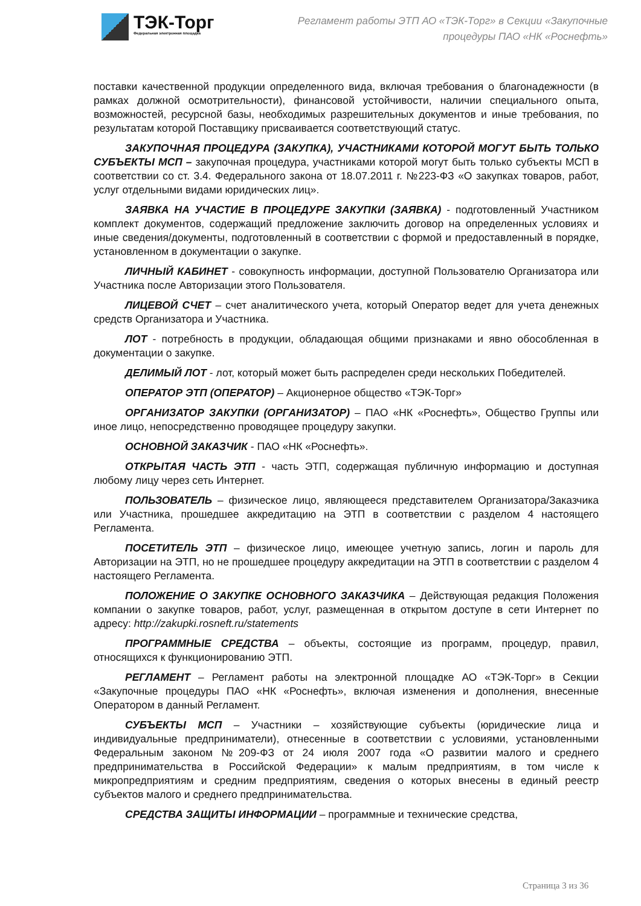ТЭК-Торг
Федеральная электронная площадка
Регламент работы ЭТП АО «ТЭК-Торг» в Секции «Закупочные
процедуры ПАО «НК «Роснефть»
поставки качественной продукции определенного вида, включая требования о благонадежности (в рамках должной осмотрительности), финансовой устойчивости, наличии специального опыта, возможностей, ресурсной базы, необходимых разрешительных документов и иные требования, по результатам которой Поставщику присваивается соответствующий статус.
ЗАКУПОЧНАЯ ПРОЦЕДУРА (ЗАКУПКА), УЧАСТНИКАМИ КОТОРОЙ МОГУТ БЫТЬ ТОЛЬКО СУБЪЕКТЫ МСП – закупочная процедура, участниками которой могут быть только субъекты МСП в соответствии со ст. 3.4. Федерального закона от 18.07.2011 г. №223-ФЗ «О закупках товаров, работ, услуг отдельными видами юридических лиц».
ЗАЯВКА НА УЧАСТИЕ В ПРОЦЕДУРЕ ЗАКУПКИ (ЗАЯВКА) - подготовленный Участником комплект документов, содержащий предложение заключить договор на определенных условиях и иные сведения/документы, подготовленный в соответствии с формой и предоставленный в порядке, установленном в документации о закупке.
ЛИЧНЫЙ КАБИНЕТ - совокупность информации, доступной Пользователю Организатора или Участника после Авторизации этого Пользователя.
ЛИЦЕВОЙ СЧЕТ – счет аналитического учета, который Оператор ведет для учета денежных средств Организатора и Участника.
ЛОТ - потребность в продукции, обладающая общими признаками и явно обособленная в документации о закупке.
ДЕЛИМЫЙ ЛОТ - лот, который может быть распределен среди нескольких Победителей.
ОПЕРАТОР ЭТП (ОПЕРАТОР) – Акционерное общество «ТЭК-Торг»
ОРГАНИЗАТОР ЗАКУПКИ (ОРГАНИЗАТОР) – ПАО «НК «Роснефть», Общество Группы или иное лицо, непосредственно проводящее процедуру закупки.
ОСНОВНОЙ ЗАКАЗЧИК - ПАО «НК «Роснефть».
ОТКРЫТАЯ ЧАСТЬ ЭТП - часть ЭТП, содержащая публичную информацию и доступная любому лицу через сеть Интернет.
ПОЛЬЗОВАТЕЛЬ – физическое лицо, являющееся представителем Организатора/Заказчика или Участника, прошедшее аккредитацию на ЭТП в соответствии с разделом 4 настоящего Регламента.
ПОСЕТИТЕЛЬ ЭТП – физическое лицо, имеющее учетную запись, логин и пароль для Авторизации на ЭТП, но не прошедшее процедуру аккредитации на ЭТП в соответствии с разделом 4 настоящего Регламента.
ПОЛОЖЕНИЕ О ЗАКУПКЕ ОСНОВНОГО ЗАКАЗЧИКА – Действующая редакция Положения компании о закупке товаров, работ, услуг, размещенная в открытом доступе в сети Интернет по адресу: http://zakupki.rosneft.ru/statements
ПРОГРАММНЫЕ СРЕДСТВА – объекты, состоящие из программ, процедур, правил, относящихся к функционированию ЭТП.
РЕГЛАМЕНТ – Регламент работы на электронной площадке АО «ТЭК-Торг» в Секции «Закупочные процедуры ПАО «НК «Роснефть», включая изменения и дополнения, внесенные Оператором в данный Регламент.
СУБЪЕКТЫ МСП – Участники – хозяйствующие субъекты (юридические лица и индивидуальные предприниматели), отнесенные в соответствии с условиями, установленными Федеральным законом №209-ФЗ от 24 июля 2007 года «О развитии малого и среднего предпринимательства в Российской Федерации» к малым предприятиям, в том числе к микропредприятиям и средним предприятиям, сведения о которых внесены в единый реестр субъектов малого и среднего предпринимательства.
СРЕДСТВА ЗАЩИТЫ ИНФОРМАЦИИ – программные и технические средства,
Страница 3 из 36